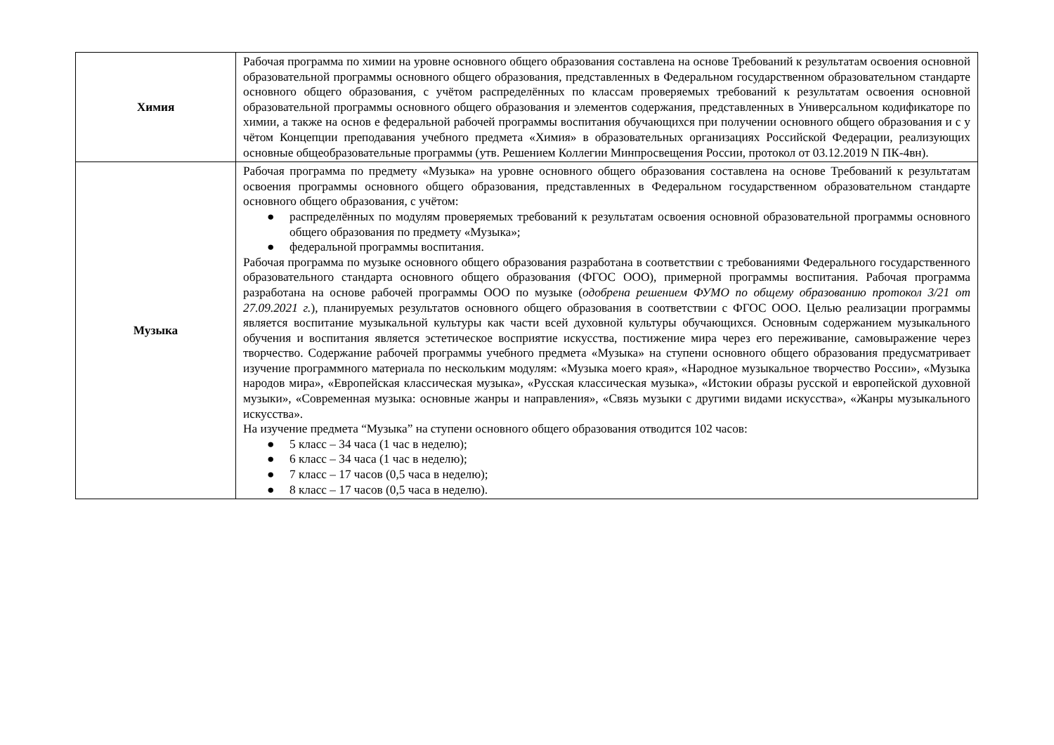| Химия | Рабочая программа по химии на уровне основного общего образования составлена на основе Требований к результатам освоения основной образовательной программы основного общего образования, представленных в Федеральном государственном образовательном стандарте основного общего образования, с учётом распределённых по классам проверяемых требований к результатам освоения основной образовательной программы основного общего образования и элементов содержания, представленных в Универсальном кодификаторе по химии, а также на основ е федеральной рабочей программы воспитания обучающихся при получении основного общего образования и с у чётом Концепции преподавания учебного предмета «Химия» в образовательных организациях Российской Федерации, реализующих основные общеобразовательные программы (утв. Решением Коллегии Минпросвещения России, протокол от 03.12.2019 N ПК-4вн). |
| Музыка | Рабочая программа по предмету «Музыка» на уровне основного общего образования составлена на основе Требований к результатам освоения программы основного общего образования, представленных в Федеральном государственном образовательном стандарте основного общего образования, с учётом: ● распределённых по модулям проверяемых требований к результатам освоения основной образовательной программы основного общего образования по предмету «Музыка»; ● федеральной программы воспитания. Рабочая программа по музыке основного общего образования разработана в соответствии с требованиями Федерального государственного образовательного стандарта основного общего образования (ФГОС ООО), примерной программы воспитания. Рабочая программа разработана на основе рабочей программы ООО по музыке ( одобрена решением ФУМО по общему образованию протокол 3/21 от 27.09.2021 г. ), планируемых результатов основного общего образования в соответствии с ФГОС ООО. Целью реализации программы является воспитание музыкальной культуры как части всей духовной культуры обучающихся. Основным содержанием музыкального обучения и воспитания является эстетическое восприятие искусства, постижение мира через его переживание, самовыражение через творчество. Содержание рабочей программы учебного предмета «Музыка» на ступени основного общего образования предусматривает изучение программного материала по нескольким модулям: «Музыка моего края», «Народное музыкальное творчество России», «Музыка народов мира», «Европейская классическая музыка», «Русская классическая музыка», «Истокии образы русской и европейской духовной музыки», «Современная музыка: основные жанры и направления», «Связь музыки с другими видами искусства», «Жанры музыкального искусства». На изучение предмета “Музыка” на ступени основного общего образования отводится 102 часов: ● 5 класс – 34 часа (1 час в неделю); ● 6 класс – 34 часа (1 час в неделю); ● 7 класс – 17 часов (0,5 часа в неделю); ● 8 класс – 17 часов (0,5 часа в неделю). |